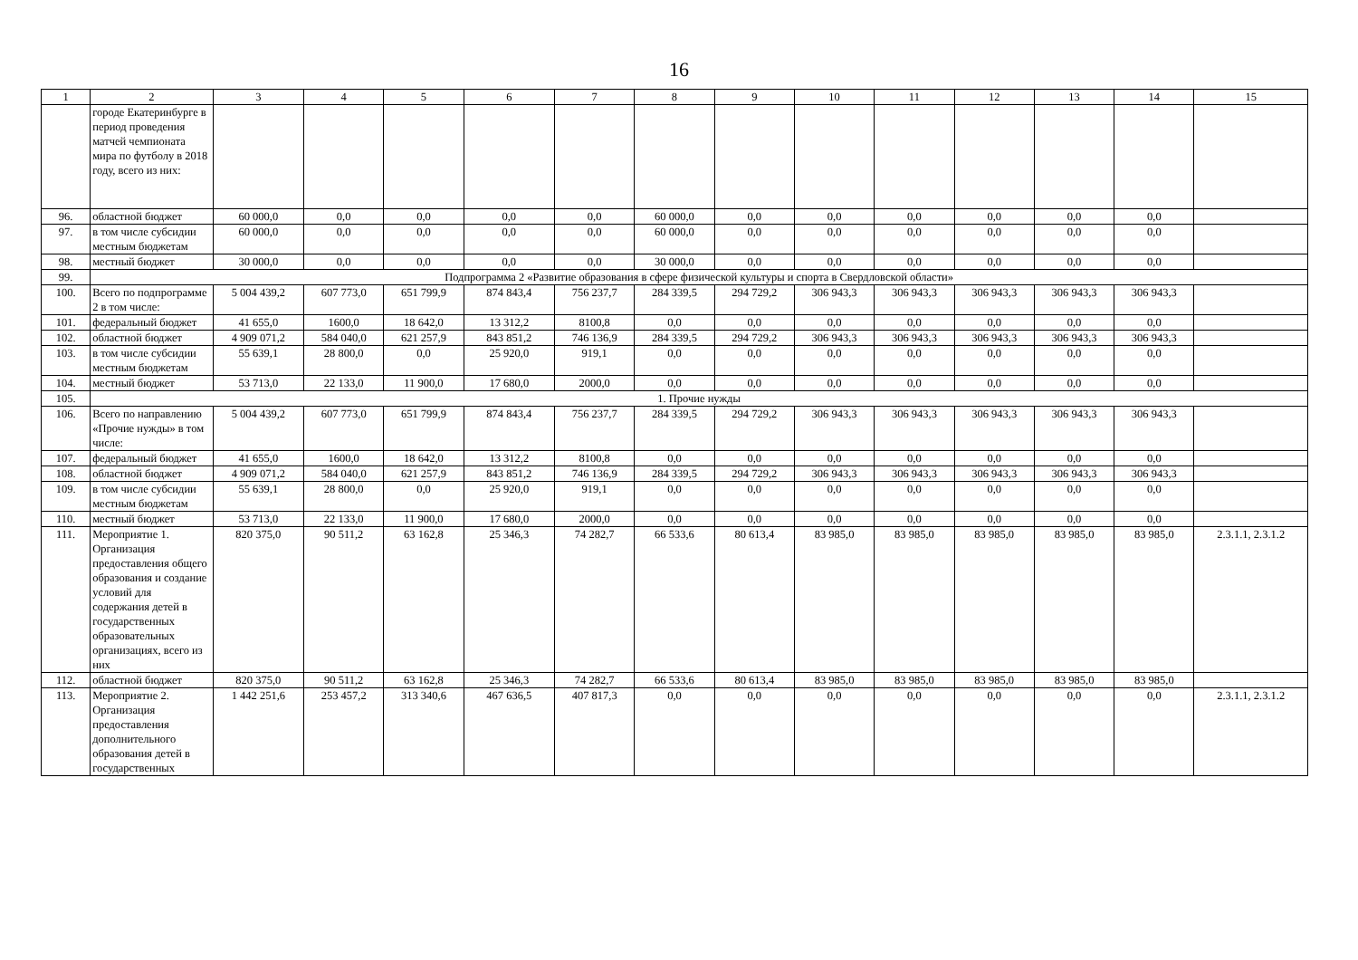16
| 1 | 2 | 3 | 4 | 5 | 6 | 7 | 8 | 9 | 10 | 11 | 12 | 13 | 14 | 15 |
| --- | --- | --- | --- | --- | --- | --- | --- | --- | --- | --- | --- | --- | --- | --- |
| | городе Екатеринбурге в период проведения матчей чемпионата мира по футболу в 2018 году, всего из них: | | | | | | | | | | | | | |
| 96. | областной бюджет | 60 000,0 | 0,0 | 0,0 | 0,0 | 0,0 | 60 000,0 | 0,0 | 0,0 | 0,0 | 0,0 | 0,0 | 0,0 | |
| 97. | в том числе субсидии местным бюджетам | 60 000,0 | 0,0 | 0,0 | 0,0 | 0,0 | 60 000,0 | 0,0 | 0,0 | 0,0 | 0,0 | 0,0 | 0,0 | |
| 98. | местный бюджет | 30 000,0 | 0,0 | 0,0 | 0,0 | 0,0 | 30 000,0 | 0,0 | 0,0 | 0,0 | 0,0 | 0,0 | 0,0 | |
| 99. | Подпрограмма 2 «Развитие образования в сфере физической культуры и спорта в Свердловской области» | | | | | | | | | | | | | |
| 100. | Всего по подпрограмме 2 в том числе: | 5 004 439,2 | 607 773,0 | 651 799,9 | 874 843,4 | 756 237,7 | 284 339,5 | 294 729,2 | 306 943,3 | 306 943,3 | 306 943,3 | 306 943,3 | 306 943,3 | |
| 101. | федеральный бюджет | 41 655,0 | 1600,0 | 18 642,0 | 13 312,2 | 8100,8 | 0,0 | 0,0 | 0,0 | 0,0 | 0,0 | 0,0 | 0,0 | |
| 102. | областной бюджет | 4 909 071,2 | 584 040,0 | 621 257,9 | 843 851,2 | 746 136,9 | 284 339,5 | 294 729,2 | 306 943,3 | 306 943,3 | 306 943,3 | 306 943,3 | 306 943,3 | |
| 103. | в том числе субсидии местным бюджетам | 55 639,1 | 28 800,0 | 0,0 | 25 920,0 | 919,1 | 0,0 | 0,0 | 0,0 | 0,0 | 0,0 | 0,0 | 0,0 | |
| 104. | местный бюджет | 53 713,0 | 22 133,0 | 11 900,0 | 17 680,0 | 2000,0 | 0,0 | 0,0 | 0,0 | 0,0 | 0,0 | 0,0 | 0,0 | |
| 105. | 1. Прочие нужды | | | | | | | | | | | | | |
| 106. | Всего по направлению «Прочие нужды» в том числе: | 5 004 439,2 | 607 773,0 | 651 799,9 | 874 843,4 | 756 237,7 | 284 339,5 | 294 729,2 | 306 943,3 | 306 943,3 | 306 943,3 | 306 943,3 | 306 943,3 | |
| 107. | федеральный бюджет | 41 655,0 | 1600,0 | 18 642,0 | 13 312,2 | 8100,8 | 0,0 | 0,0 | 0,0 | 0,0 | 0,0 | 0,0 | 0,0 | |
| 108. | областной бюджет | 4 909 071,2 | 584 040,0 | 621 257,9 | 843 851,2 | 746 136,9 | 284 339,5 | 294 729,2 | 306 943,3 | 306 943,3 | 306 943,3 | 306 943,3 | 306 943,3 | |
| 109. | в том числе субсидии местным бюджетам | 55 639,1 | 28 800,0 | 0,0 | 25 920,0 | 919,1 | 0,0 | 0,0 | 0,0 | 0,0 | 0,0 | 0,0 | 0,0 | |
| 110. | местный бюджет | 53 713,0 | 22 133,0 | 11 900,0 | 17 680,0 | 2000,0 | 0,0 | 0,0 | 0,0 | 0,0 | 0,0 | 0,0 | 0,0 | |
| 111. | Мероприятие 1. Организация предоставления общего образования и создание условий для содержания детей в государственных образовательных организациях, всего из них | 820 375,0 | 90 511,2 | 63 162,8 | 25 346,3 | 74 282,7 | 66 533,6 | 80 613,4 | 83 985,0 | 83 985,0 | 83 985,0 | 83 985,0 | 83 985,0 | 2.3.1.1, 2.3.1.2 |
| 112. | областной бюджет | 820 375,0 | 90 511,2 | 63 162,8 | 25 346,3 | 74 282,7 | 66 533,6 | 80 613,4 | 83 985,0 | 83 985,0 | 83 985,0 | 83 985,0 | 83 985,0 | |
| 113. | Мероприятие 2. Организация предоставления дополнительного образования детей в государственных | 1 442 251,6 | 253 457,2 | 313 340,6 | 467 636,5 | 407 817,3 | 0,0 | 0,0 | 0,0 | 0,0 | 0,0 | 0,0 | 0,0 | 2.3.1.1, 2.3.1.2 |